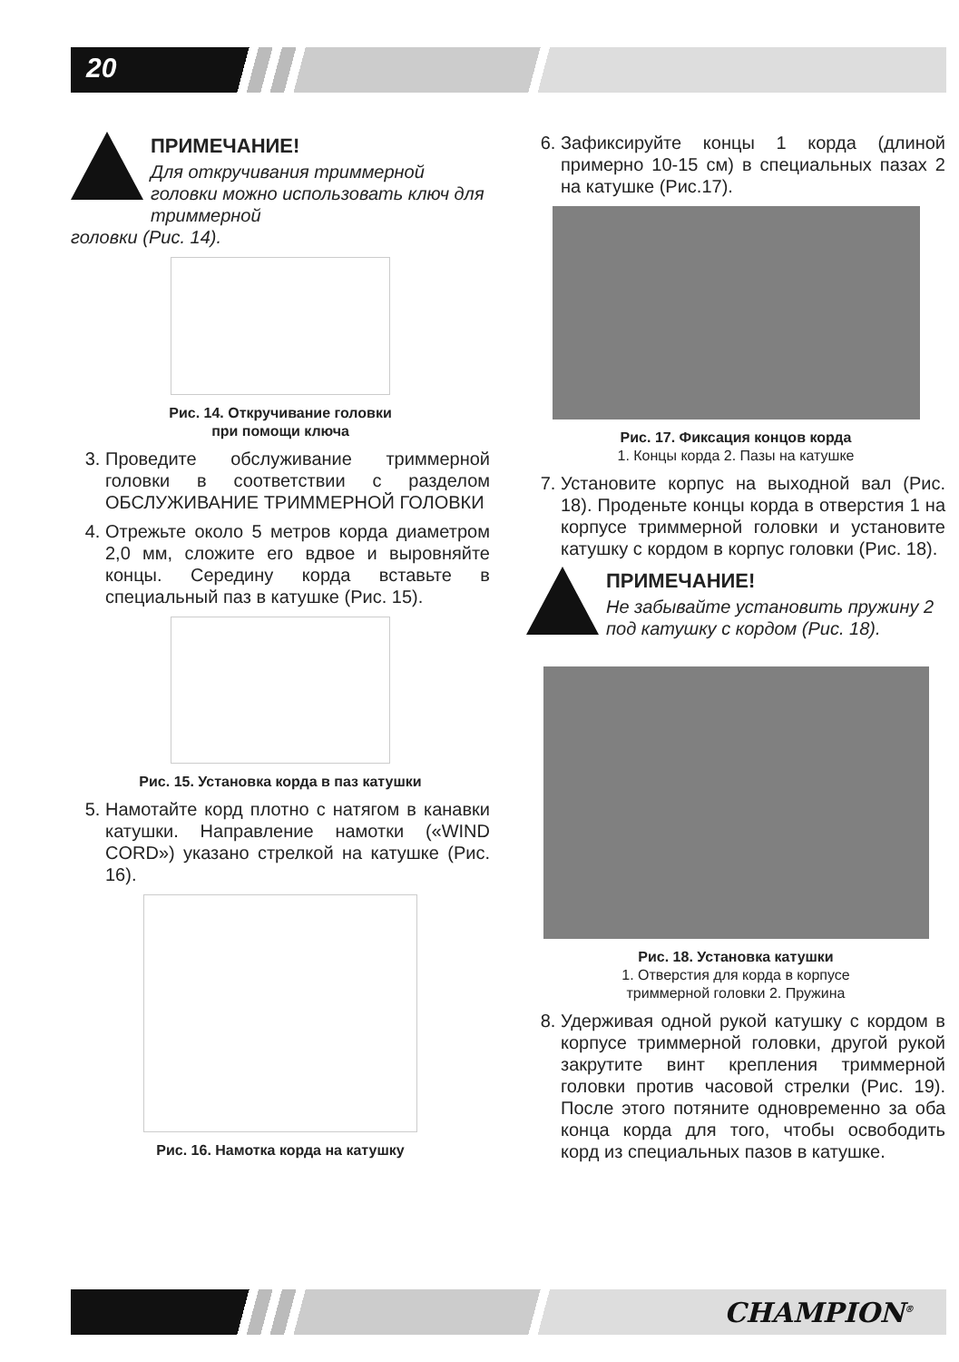20
ПРИМЕЧАНИЕ!
Для откручивания триммерной головки можно использовать ключ для триммерной
головки (Рис. 14).
Рис. 14. Откручивание головки
при помощи ключа
3. Проведите обслуживание триммерной головки в соответствии с разделом ОБСЛУЖИВАНИЕ ТРИММЕРНОЙ ГОЛОВКИ
4. Отрежьте около 5 метров корда диаметром 2,0 мм, сложите его вдвое и выровняйте концы. Середину корда вставьте в специальный паз в катушке (Рис. 15).
Рис. 15. Установка корда в паз катушки
5. Намотайте корд плотно с натягом в канавки катушки. Направление намотки («WIND CORD») указано стрелкой на катушке (Рис. 16).
Рис. 16. Намотка корда на катушку
6. Зафиксируйте концы 1 корда (длиной примерно 10-15 см) в специальных пазах 2 на катушке (Рис.17).
Рис. 17. Фиксация концов корда
1. Концы корда 2. Пазы на катушке
7. Установите корпус на выходной вал (Рис. 18). Проденьте концы корда в отверстия 1 на корпусе триммерной головки и установите катушку с кордом в корпус головки (Рис. 18).
ПРИМЕЧАНИЕ!
Не забывайте установить пружину 2 под катушку с кордом (Рис. 18).
Рис. 18. Установка катушки
1. Отверстия для корда в корпусе
триммерной головки 2. Пружина
8. Удерживая одной рукой катушку с кордом в корпусе триммерной головки, другой рукой закрутите винт крепления триммерной головки против часовой стрелки (Рис. 19). После этого потяните одновременно за оба конца корда для того, чтобы освободить корд из специальных пазов в катушке.
CHAMPION<sup>®</sup>